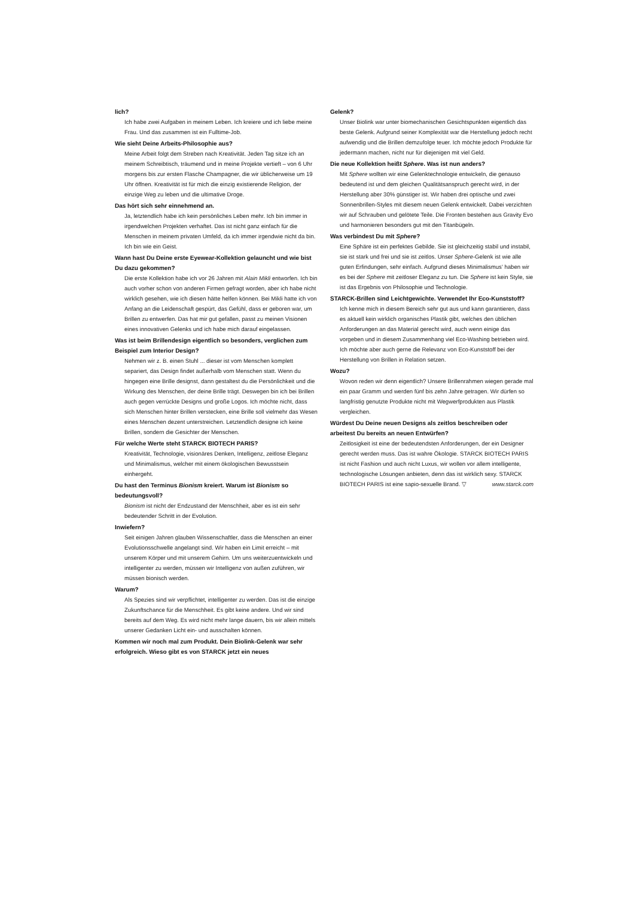lich?
Ich habe zwei Aufgaben in meinem Leben. Ich kreiere und ich liebe meine Frau. Und das zusammen ist ein Fulltime-Job.
Wie sieht Deine Arbeits-Philosophie aus?
Meine Arbeit folgt dem Streben nach Kreativität. Jeden Tag sitze ich an meinem Schreibtisch, träumend und in meine Projekte vertieft – von 6 Uhr morgens bis zur ersten Flasche Champagner, die wir üblicherweise um 19 Uhr öffnen. Kreativität ist für mich die einzig existierende Religion, der einzige Weg zu leben und die ultimative Droge.
Das hört sich sehr einnehmend an.
Ja, letztendlich habe ich kein persönliches Leben mehr. Ich bin immer in irgendwelchen Projekten verhaftet. Das ist nicht ganz einfach für die Menschen in meinem privaten Umfeld, da ich immer irgendwie nicht da bin. Ich bin wie ein Geist.
Wann hast Du Deine erste Eyewear-Kollektion gelauncht und wie bist Du dazu gekommen?
Die erste Kollektion habe ich vor 26 Jahren mit Alain Mikli entworfen. Ich bin auch vorher schon von anderen Firmen gefragt worden, aber ich habe nicht wirklich gesehen, wie ich diesen hätte helfen können. Bei Mikli hatte ich von Anfang an die Leidenschaft gespürt, das Gefühl, dass er geboren war, um Brillen zu entwerfen. Das hat mir gut gefallen, passt zu meinen Visionen eines innovativen Gelenks und ich habe mich darauf eingelassen.
Was ist beim Brillendesign eigentlich so besonders, verglichen zum Beispiel zum Interior Design?
Nehmen wir z. B. einen Stuhl ... dieser ist vom Menschen komplett separiert, das Design findet außerhalb vom Menschen statt. Wenn du hingegen eine Brille designst, dann gestaltest du die Persönlichkeit und die Wirkung des Menschen, der deine Brille trägt. Deswegen bin ich bei Brillen auch gegen verrückte Designs und große Logos. Ich möchte nicht, dass sich Menschen hinter Brillen verstecken, eine Brille soll vielmehr das Wesen eines Menschen dezent unterstreichen. Letztendlich designe ich keine Brillen, sondern die Gesichter der Menschen.
Für welche Werte steht STARCK BIOTECH PARIS?
Kreativität, Technologie, visionäres Denken, Intelligenz, zeitlose Eleganz und Minimalismus, welcher mit einem ökologischen Bewusstsein einhergeht.
Du hast den Terminus Bionism kreiert. Warum ist Bionism so bedeutungsvoll?
Bionism ist nicht der Endzustand der Menschheit, aber es ist ein sehr bedeutender Schritt in der Evolution.
Inwiefern?
Seit einigen Jahren glauben Wissenschaftler, dass die Menschen an einer Evolutionsschwelle angelangt sind. Wir haben ein Limit erreicht – mit unserem Körper und mit unserem Gehirn. Um uns weiterzuentwickeln und intelligenter zu werden, müssen wir Intelligenz von außen zuführen, wir müssen bionisch werden.
Warum?
Als Spezies sind wir verpflichtet, intelligenter zu werden. Das ist die einzige Zukunftschance für die Menschheit. Es gibt keine andere. Und wir sind bereits auf dem Weg. Es wird nicht mehr lange dauern, bis wir allein mittels unserer Gedanken Licht ein- und ausschalten können.
Kommen wir noch mal zum Produkt. Dein Biolink-Gelenk war sehr erfolgreich. Wieso gibt es von STARCK jetzt ein neues
Gelenk?
Unser Biolink war unter biomechanischen Gesichtspunkten eigentlich das beste Gelenk. Aufgrund seiner Komplexität war die Herstellung jedoch recht aufwendig und die Brillen demzufolge teuer. Ich möchte jedoch Produkte für jedermann machen, nicht nur für diejenigen mit viel Geld.
Die neue Kollektion heißt Sphere. Was ist nun anders?
Mit Sphere wollten wir eine Gelenktechnologie entwickeln, die genauso bedeutend ist und dem gleichen Qualitätsanspruch gerecht wird, in der Herstellung aber 30% günstiger ist. Wir haben drei optische und zwei Sonnenbrillen-Styles mit diesem neuen Gelenk entwickelt. Dabei verzichten wir auf Schrauben und gelötete Teile. Die Fronten bestehen aus Gravity Evo und harmonieren besonders gut mit den Titanbügeln.
Was verbindest Du mit Sphere?
Eine Sphäre ist ein perfektes Gebilde. Sie ist gleichzeitig stabil und instabil, sie ist stark und frei und sie ist zeitlos. Unser Sphere-Gelenk ist wie alle guten Erfindungen, sehr einfach. Aufgrund dieses Minimalismus' haben wir es bei der Sphere mit zeitloser Eleganz zu tun. Die Sphere ist kein Style, sie ist das Ergebnis von Philosophie und Technologie.
STARCK-Brillen sind Leichtgewichte. Verwendet Ihr Eco-Kunststoff?
Ich kenne mich in diesem Bereich sehr gut aus und kann garantieren, dass es aktuell kein wirklich organisches Plastik gibt, welches den üblichen Anforderungen an das Material gerecht wird, auch wenn einige das vorgeben und in diesem Zusammenhang viel Eco-Washing betrieben wird. Ich möchte aber auch gerne die Relevanz von Eco-Kunststoff bei der Herstellung von Brillen in Relation setzen.
Wozu?
Wovon reden wir denn eigentlich? Unsere Brillenrahmen wiegen gerade mal ein paar Gramm und werden fünf bis zehn Jahre getragen. Wir dürfen so langfristig genutzte Produkte nicht mit Wegwerfprodukten aus Plastik vergleichen.
Würdest Du Deine neuen Designs als zeitlos beschreiben oder arbeitest Du bereits an neuen Entwürfen?
Zeitlosigkeit ist eine der bedeutendsten Anforderungen, der ein Designer gerecht werden muss. Das ist wahre Ökologie. STARCK BIOTECH PARIS ist nicht Fashion und auch nicht Luxus, wir wollen vor allem intelligente, technologische Lösungen anbieten, denn das ist wirklich sexy. STARCK BIOTECH PARIS ist eine sapio-sexuelle Brand. ▽ www.starck.com